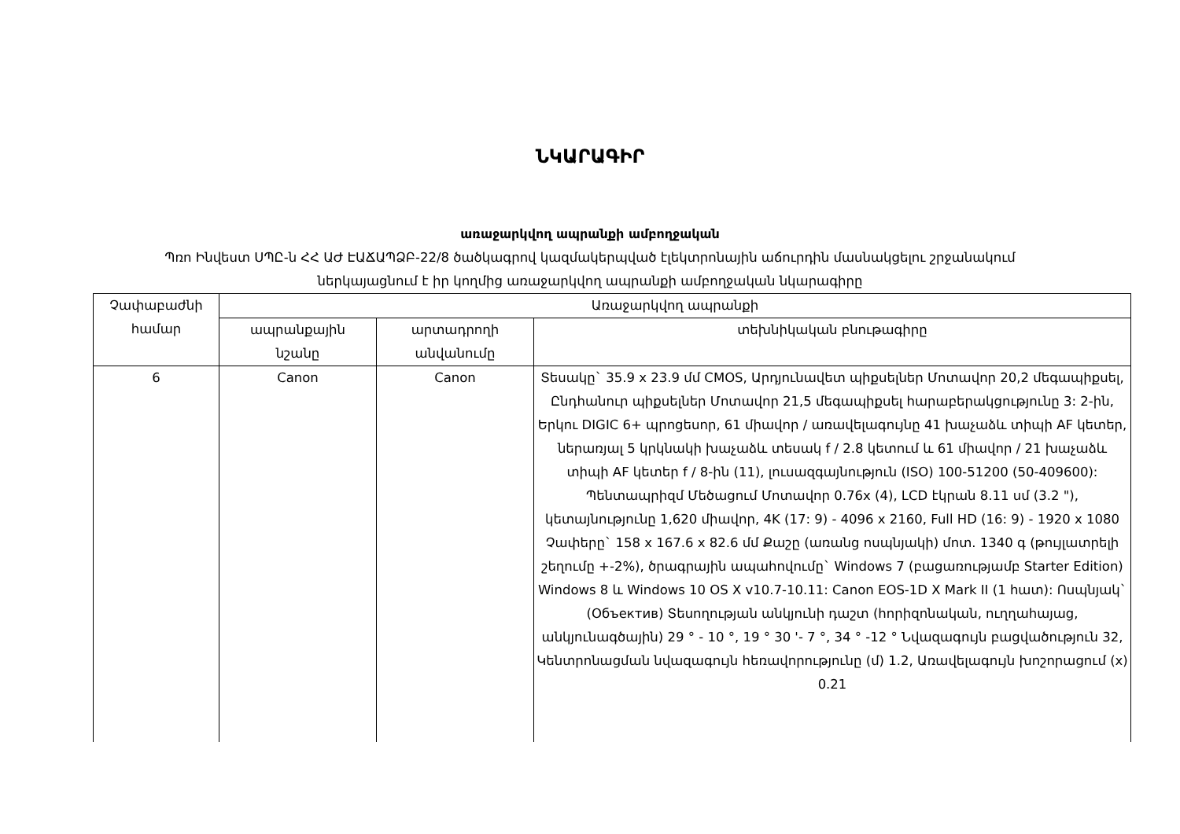ՆԿԱՐԱԳԻՐ
առաջարկվող ապրանքի ամբողջական
Պռո Ինվեստ ՍՊԸ-ն ՀՀ ԱԺ ԷԱՃԱՊՁԲ-22/8 ծածկագրով կազմակերպված էլեկտրոնային աճուրդին մասնակցելու շրջանակում
ներկայացնում է իր կողմից առաջարկվող ապրանքի ամբողջական նկարագիրը
| Չափաբաժնի համար | Առաջարկվող ապրանքի | | |
| --- | --- | --- | --- |
| | ապրանքային նշանը | արտադրողի անվանումը | տեխնիկական բնութագիրը |
| 6 | Canon | Canon | Տեսակը` 35.9 x 23.9 մմ CMOS, Արդյունավետ պիքսելներ Մոտավոր 20,2 մեգապիքսել, Ընդհանուր պիքսելներ Մոտավոր 21,5 մեգապիքսել հարաբերակցությունը 3: 2-ին, Երկու DIGIC 6+ պրոցեսոր, 61 միավոր / առավելագույնը 41 խաչաձև տիպի AF կետեր, ներառյալ 5 կրկնակի խաչաձև տեսակ f / 2.8 կետում և 61 միավոր / 21 խաչաձև տիպի AF կետեր f / 8-ին (11), լուսազգայնություն (ISO) 100-51200 (50-409600): Պենտապրիզմ Մեծացում Մոտավոր 0.76x (4), LCD էկրան 8.11 սմ (3.2 "), կետայնությունը 1,620 միավոր, 4K (17: 9) - 4096 x 2160, Full HD (16: 9) - 1920 x 1080 Չափերը` 158 x 167.6 x 82.6 մմ Քաշը (առանց ոսպնյակի) մոտ. 1340 գ (թույլատրելի շեղումը +-2%), ծրագրային ապահովումը` Windows 7 (բացառությամբ Starter Edition) Windows 8 և Windows 10 OS X v10.7-10.11: Canon EOS-1D X Mark II (1 հատ): Ոսպնյակ` (Объектив) Տեսողության անկյունի դաշտ (հորիզոնական, ուղղահայաց, անկյունագծային) 29 ° - 10 °, 19 ° 30 '- 7 °, 34 ° -12 ° Նվազագույն բացվածություն 32, Կենտրոնացման նվազագույն հեռավորությունը (մ) 1.2, Առավելագույն խոշորացում (x) 0.21 |